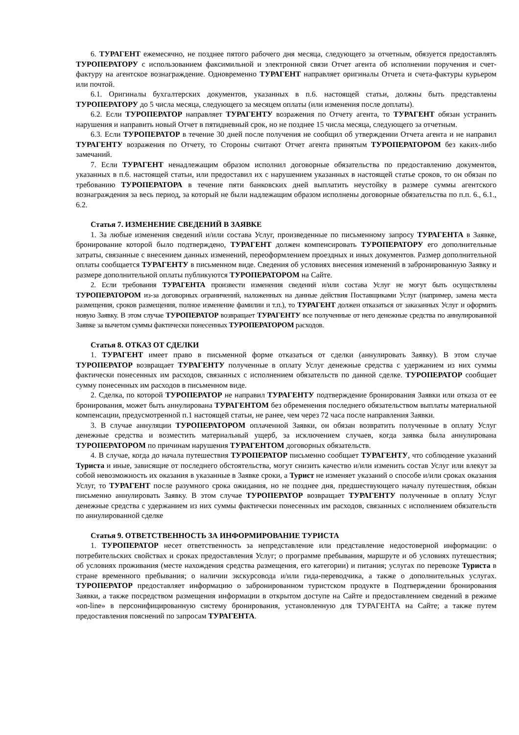6. ТУРАГЕНТ ежемесячно, не позднее пятого рабочего дня месяца, следующего за отчетным, обязуется предоставлять ТУРОПЕРАТОРУ с использованием факсимильной и электронной связи Отчет агента об исполнении поручения и счет-фактуру на агентское вознаграждение. Одновременно ТУРАГЕНТ направляет оригиналы Отчета и счета-фактуры курьером или почтой.
6.1. Оригиналы бухгалтерских документов, указанных в п.6. настоящей статьи, должны быть представлены ТУРОПЕРАТОРУ до 5 числа месяца, следующего за месяцем оплаты (или изменения после доплаты).
6.2. Если ТУРОПЕРАТОР направляет ТУРАГЕНТУ возражения по Отчету агента, то ТУРАГЕНТ обязан устранить нарушения и направить новый Отчет в пятидневный срок, но не позднее 15 числа месяца, следующего за отчетным.
6.3. Если ТУРОПЕРАТОР в течение 30 дней после получения не сообщил об утверждении Отчета агента и не направил ТУРАГЕНТУ возражения по Отчету, то Стороны считают Отчет агента принятым ТУРОПЕРАТОРОМ без каких-либо замечаний.
7. Если ТУРАГЕНТ ненадлежащим образом исполнил договорные обязательства по предоставлению документов, указанных в п.6. настоящей статьи, или предоставил их с нарушением указанных в настоящей статье сроков, то он обязан по требованию ТУРОПЕРАТОРА в течение пяти банковских дней выплатить неустойку в размере суммы агентского вознаграждения за весь период, за который не были надлежащим образом исполнены договорные обязательства по п.п. 6., 6.1., 6.2.
Статья 7. ИЗМЕНЕНИЕ СВЕДЕНИЙ В ЗАЯВКЕ
1. За любые изменения сведений и/или состава Услуг, произведенные по письменному запросу ТУРАГЕНТА в Заявке, бронирование которой было подтверждено, ТУРАГЕНТ должен компенсировать ТУРОПЕРАТОРУ его дополнительные затраты, связанные с внесением данных изменений, переоформлением проездных и иных документов. Размер дополнительной оплаты сообщается ТУРАГЕНТУ в письменном виде. Сведения об условиях внесения изменений в забронированную Заявку и размере дополнительной оплаты публикуются ТУРОПЕРАТОРОМ на Сайте.
2. Если требования ТУРАГЕНТА произвести изменения сведений и/или состава Услуг не могут быть осуществлены ТУРОПЕРАТОРОМ из-за договорных ограничений, наложенных на данные действия Поставщиками Услуг (например, замена места размещения, сроков размещения, полное изменение фамилии и т.п.), то ТУРАГЕНТ должен отказаться от заказанных Услуг и оформить новую Заявку. В этом случае ТУРОПЕРАТОР возвращает ТУРАГЕНТУ все полученные от него денежные средства по аннулированной Заявке за вычетом суммы фактически понесенных ТУРОПЕРАТОРОМ расходов.
Статья 8. ОТКАЗ ОТ СДЕЛКИ
1. ТУРАГЕНТ имеет право в письменной форме отказаться от сделки (аннулировать Заявку). В этом случае ТУРОПЕРАТОР возвращает ТУРАГЕНТУ полученные в оплату Услуг денежные средства с удержанием из них суммы фактически понесенных им расходов, связанных с исполнением обязательств по данной сделке. ТУРОПЕРАТОР сообщает сумму понесенных им расходов в письменном виде.
2. Сделка, по которой ТУРОПЕРАТОР не направил ТУРАГЕНТУ подтверждение бронирования Заявки или отказа от ее бронирования, может быть аннулирована ТУРАГЕНТОМ без обременения последнего обязательством выплаты материальной компенсации, предусмотренной п.1 настоящей статьи, не ранее, чем через 72 часа после направления Заявки.
3. В случае аннуляции ТУРОПЕРАТОРОМ оплаченной Заявки, он обязан возвратить полученные в оплату Услуг денежные средства и возместить материальный ущерб, за исключением случаев, когда заявка была аннулирована ТУРОПЕРАТОРОМ по причинам нарушения ТУРАГЕНТОМ договорных обязательств.
4. В случае, когда до начала путешествия ТУРОПЕРАТОР письменно сообщает ТУРАГЕНТУ, что соблюдение указаний Туриста и иные, зависящие от последнего обстоятельства, могут снизить качество и/или изменить состав Услуг или влекут за собой невозможность их оказания в указанные в Заявке сроки, а Турист не изменяет указаний о способе и/или сроках оказания Услуг, то ТУРАГЕНТ после разумного срока ожидания, но не позднее дня, предшествующего началу путешествия, обязан письменно аннулировать Заявку. В этом случае ТУРОПЕРАТОР возвращает ТУРАГЕНТУ полученные в оплату Услуг денежные средства с удержанием из них суммы фактически понесенных им расходов, связанных с исполнением обязательств по аннулированной сделке
Статья 9. ОТВЕТСТВЕННОСТЬ ЗА ИНФОРМИРОВАНИЕ ТУРИСТА
1. ТУРОПЕРАТОР несет ответственность за непредставление или представление недостоверной информации: о потребительских свойствах и сроках предоставления Услуг; о программе пребывания, маршруте и об условиях путешествия; об условиях проживания (месте нахождения средства размещения, его категории) и питания; услугах по перевозке Туриста в стране временного пребывания; о наличии экскурсовода и/или гида-переводчика, а также о дополнительных услугах. ТУРОПЕРАТОР предоставляет информацию о забронированном туристском продукте в Подтверждении бронирования Заявки, а также посредством размещения информации в открытом доступе на Сайте и предоставлением сведений в режиме «on-line» в персонифицированную систему бронирования, установленную для ТУРАГЕНТА на Сайте; а также путем предоставления пояснений по запросам ТУРАГЕНТА.